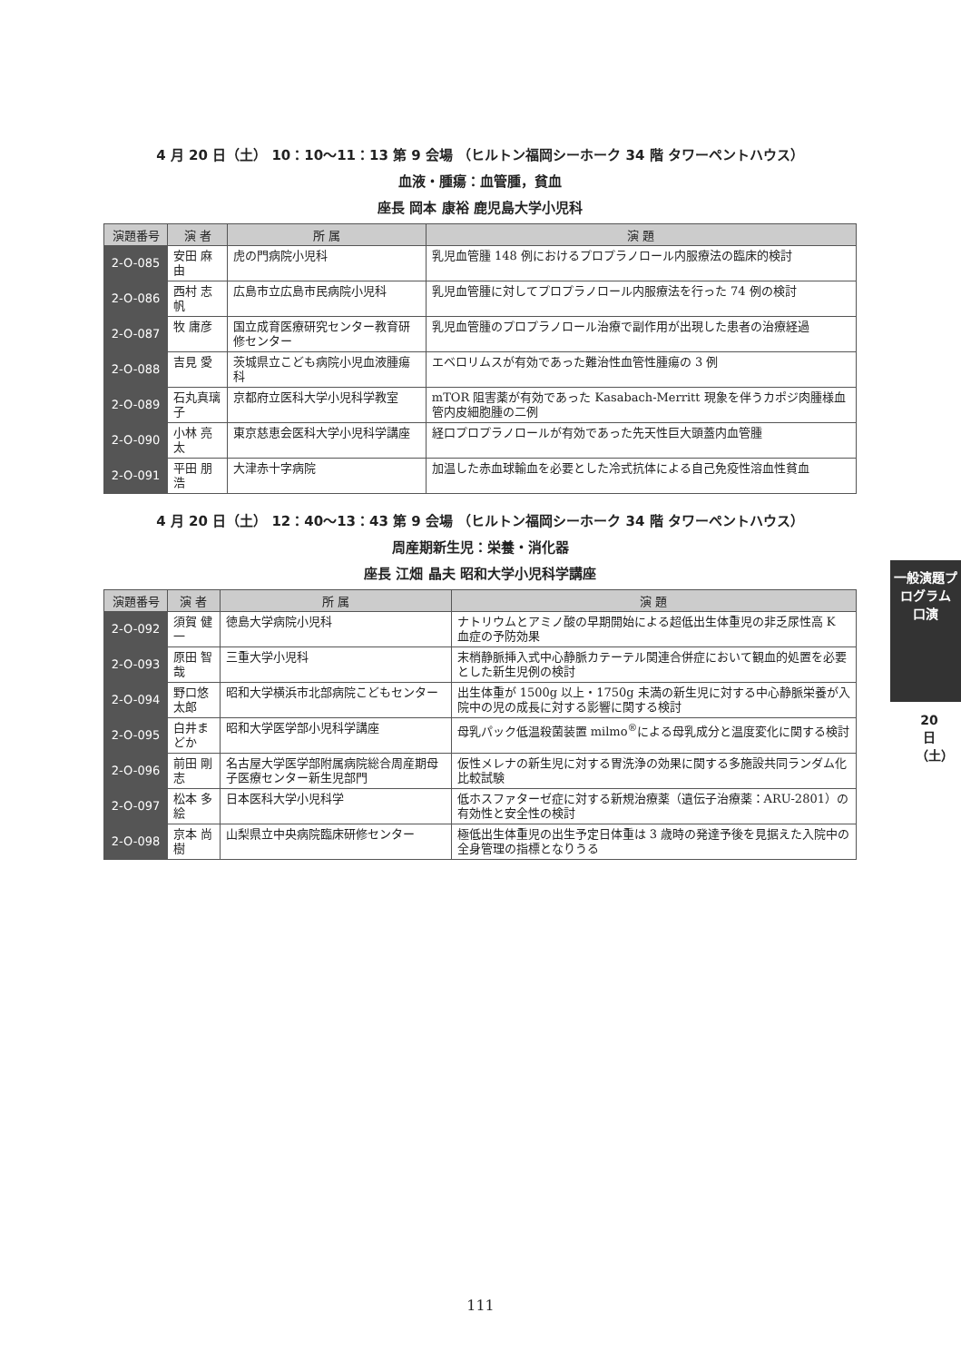4 月 20 日（土） 10：10〜11：13 第 9 会場 （ヒルトン福岡シーホーク 34 階 タワーペントハウス）
血液・腫瘍：血管腫，貧血
座長 岡本 康裕 鹿児島大学小児科
| 演題番号 | 演 者 | 所 属 | 演 題 |
| --- | --- | --- | --- |
| 2-O-085 | 安田 麻由 | 虎の門病院小児科 | 乳児血管腫 148 例におけるプロプラノロール内服療法の臨床的検討 |
| 2-O-086 | 西村 志帆 | 広島市立広島市民病院小児科 | 乳児血管腫に対してプロプラノロール内服療法を行った 74 例の検討 |
| 2-O-087 | 牧 庸彦 | 国立成育医療研究センター教育研修センター | 乳児血管腫のプロプラノロール治療で副作用が出現した患者の治療経過 |
| 2-O-088 | 吉見 愛 | 茨城県立こども病院小児血液腫瘍科 | エベロリムスが有効であった難治性血管性腫瘍の 3 例 |
| 2-O-089 | 石丸真璃子 | 京都府立医科大学小児科学教室 | mTOR 阻害薬が有効であった Kasabach-Merritt 現象を伴うカポジ肉腫様血管内皮細胞腫の二例 |
| 2-O-090 | 小林 亮太 | 東京慈恵会医科大学小児科学講座 | 経口プロプラノロールが有効であった先天性巨大頭蓋内血管腫 |
| 2-O-091 | 平田 朋浩 | 大津赤十字病院 | 加温した赤血球輸血を必要とした冷式抗体による自己免疫性溶血性貧血 |
4 月 20 日（土） 12：40〜13：43 第 9 会場 （ヒルトン福岡シーホーク 34 階 タワーペントハウス）
周産期新生児：栄養・消化器
座長 江畑 晶夫 昭和大学小児科学講座
| 演題番号 | 演 者 | 所 属 | 演 題 |
| --- | --- | --- | --- |
| 2-O-092 | 須賀 健一 | 徳島大学病院小児科 | ナトリウムとアミノ酸の早期開始による超低出生体重児の非乏尿性高 K 血症の予防効果 |
| 2-O-093 | 原田 智哉 | 三重大学小児科 | 末梢静脈挿入式中心静脈カテーテル関連合併症において観血的処置を必要とした新生児例の検討 |
| 2-O-094 | 野口悠太郎 | 昭和大学横浜市北部病院こどもセンター | 出生体重が 1500g 以上・1750g 未満の新生児に対する中心静脈栄養が入院中の児の成長に対する影響に関する検討 |
| 2-O-095 | 白井まどか | 昭和大学医学部小児科学講座 | 母乳パック低温殺菌装置 milmo<sup>®</sup>による母乳成分と温度変化に関する検討 |
| 2-O-096 | 前田 剛志 | 名古屋大学医学部附属病院総合周産期母子医療センター新生児部門 | 仮性メレナの新生児に対する胃洗浄の効果に関する多施設共同ランダム化比較試験 |
| 2-O-097 | 松本 多絵 | 日本医科大学小児科学 | 低ホスファターゼ症に対する新規治療薬（遺伝子治療薬：ARU-2801）の有効性と安全性の検討 |
| 2-O-098 | 京本 尚樹 | 山梨県立中央病院臨床研修センター | 極低出生体重児の出生予定日体重は 3 歳時の発達予後を見据えた入院中の全身管理の指標となりうる |
一般演題プログラム 口演
20 日（土）
111